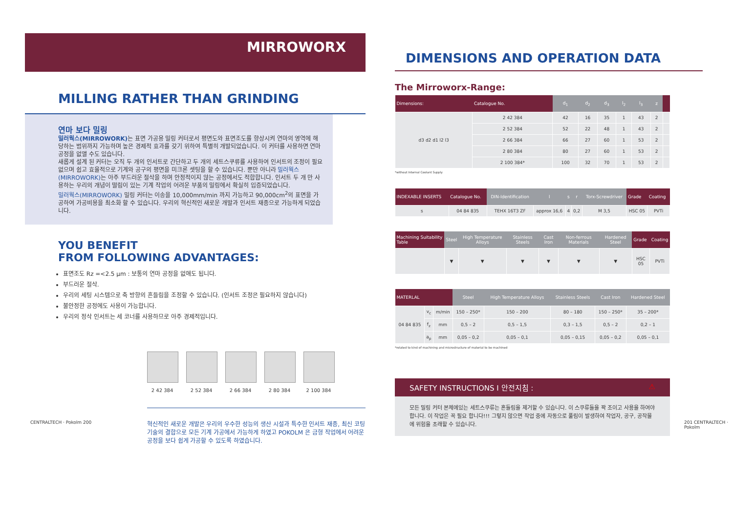MIRROWORX
MILLING RATHER THAN GRINDING
연마 보다 밀링
밀러웍스(MIRROWORK) 는 표면 가공용 밀링 커터로서 평면도와 표면조도를 향상시켜 연마의 영역에 해당하는 범위까지 가능하며 높은 경제적 효과를 갖기 위하여 특별히 개발되었습니다. 이 커터를 사용하면 연마 공정을 없앨 수도 있습니다.
새롭게 설계 된 커터는 오직 두 개의 인서트로 간단하고 두 개의 세트스쿠류를 사용하여 인서트의 조정이 필요 없으며 쉽고 효율적으로 기계와 공구의 평면을 미크론 셋팅을 할 수 있습니다. 뿐만 아니라 밀러웍스(MIRROWORK) 는 아주 부드러운 절삭을 하며 안정적이지 않는 공정에서도 적합합니다. 인서트 두 개 만 사용하는 우리의 개념이 떨림이 있는 기계 작업의 어려운 부품의 밀링에서 확실히 입증되었습니다.
밀러웍스(MIRROWORK) 밀링 커터는 이송을 10,000mm/min 까지 가능하고 90,000cm<sup>2</sup>의 표면을 가공하여 가공비용을 최소화 할 수 있습니다. 우리의 혁신적인 새로운 개발과 인서트 재종으로 가능하게 되었습니다.
YOU BENEFIT
FROM FOLLOWING ADVANTAGES:
표면조도 Rz =<2.5 µm : 보통의 연마 공정을 없애도 됩니다.
부드러운 절삭.
우리의 세팅 시스템으로 축 방향의 흔들림을 조정할 수 있습니다. (인서트 조정은 필요하지 않습니다)
불안정한 공정에도 사용이 가능합니다.
우리의 정삭 인서트는 세 코너를 사용하므로 아주 경제적입니다.
2 42 384 2 52 384 2 66 384 2 80 384 2 100 384
혁신적인 새로운 개발은 우리의 우수한 성능의 생산 시설과 특수한 인서트 재종, 최신 코팅 기술의 결합으로 모든 기계 가공에서 가능하게 하였고 POKOLM 은 금형 작업에서 어려운 공정을 보다 쉽게 가공할 수 있도록 하였습니다.
DIMENSIONS AND OPERATION DATA
The Mirroworx-Range:
| Dimensions: | Catalogue No. | d<sub>1</sub> | d<sub>2</sub> | d<sub>3</sub> | l<sub>2</sub> | l<sub>3</sub> | z | |
| --- | --- | --- | --- | --- | --- | --- | --- | --- |
| d3 d2 d1 l2 l3 | 2 42 384 | 42 | 16 | 35 | 1 | 43 | 2 | |
| | 2 52 384 | 52 | 22 | 48 | 1 | 43 | 2 | |
| | 2 66 384 | 66 | 27 | 60 | 1 | 53 | 2 | |
| | 2 80 384 | 80 | 27 | 60 | 1 | 53 | 2 | |
| | 2 100 384* | 100 | 32 | 70 | 1 | 53 | 2 | |
*without Internal Coolant Supply
| INDEXABLE INSERTS | Catalogue No. | DIN-Identification | l | s | r | Torx-Screwdriver | Grade | Coating |
| --- | --- | --- | --- | --- | --- | --- | --- | --- |
| s | 04 84 835 | TEHX 16T3 ZF | approx 16,6 | 4 | 0,2 | M 3,5 | HSC 05 | PVTi |
| Machining Suitability Table | Steel | High Temperature Alloys | Stainless Steels | Cast Iron | Non-ferrous Materials | Hardened Steel | Grade | Coating |
| --- | --- | --- | --- | --- | --- | --- | --- | --- |
| | ▼ | ▼ | ▼ | ▼ | ▼ | ▼ | HSC 05 | PVTi |
| MATERLAL | | | Steel | High Temperature Alloys | Stainless Steels | Cast Iron | Hardened Steel |
| --- | --- | --- | --- | --- | --- | --- | --- |
| 04 84 835 | v<sub>c</sub> | m/min | 150 – 250* | 150 – 200 | 80 – 180 | 150 – 250* | 35 – 200* |
| | f<sub>z</sub> | mm | 0,5 – 2 | 0,5 – 1,5 | 0,3 – 1,5 | 0,5 – 2 | 0,2 – 1 |
| | a<sub>p</sub> | mm | 0,05 – 0,2 | 0,05 – 0,1 | 0,05 – 0,15 | 0,05 – 0,2 | 0,05 – 0,1 |
*related to kind of machining and microstructure of material to be machined
SAFETY INSTRUCTIONS I 안전지침 : ⚠
모든 밀링 커터 본체에있는 세트스쿠류는 흔들림을 제거할 수 있습니다. 이 스쿠류들을 꽉 조이고 사용을 하여야 합니다. 이 작업은 꼭 필요 합니다!!! 그렇지 않으면 작업 중에 자동으로 풀림이 발생하여 작업자, 공구, 공작물에 위험을 초래할 수 있습니다.
CENTRALTECH · Pokolm 200 201 CENTRALTECH · Pokolm